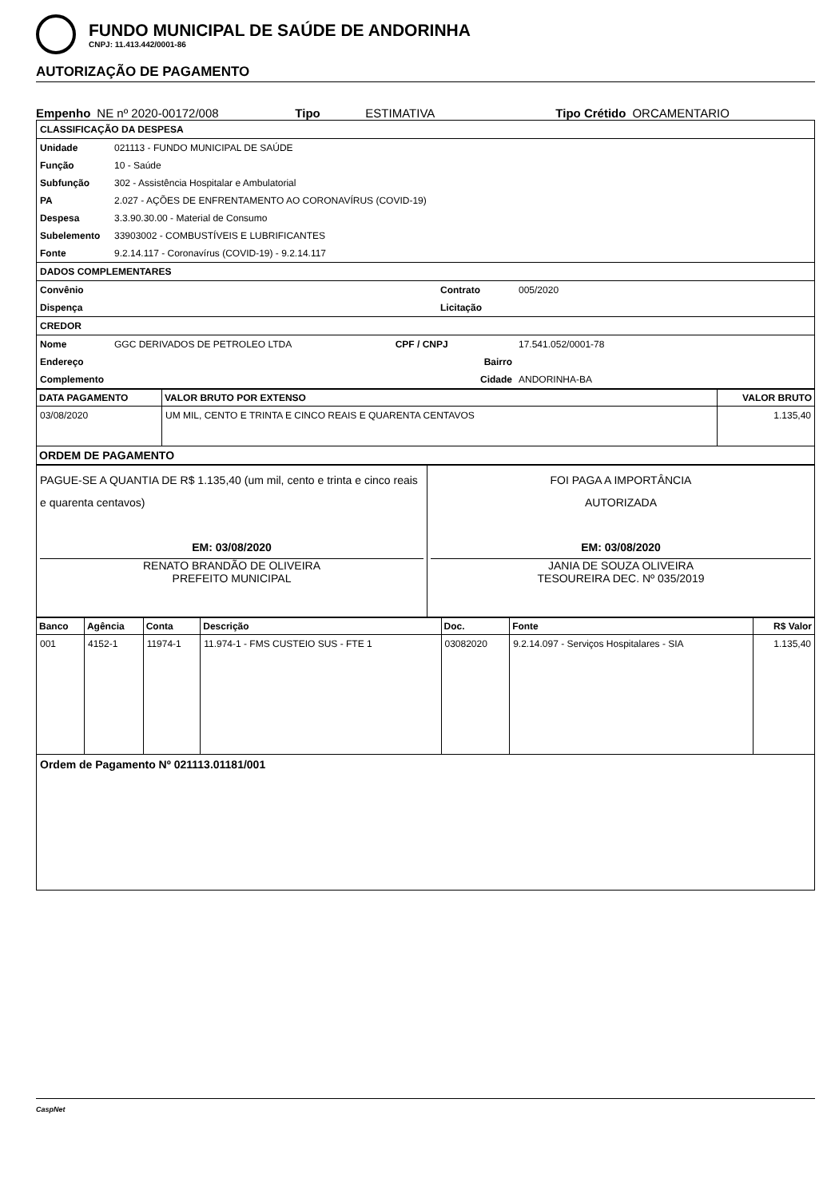FUNDO MUNICIPAL DE SAÚDE DE ANDORINHA
CNPJ: 11.413.442/0001-86
AUTORIZAÇÃO DE PAGAMENTO
Empenho NE nº 2020-00172/008 Tipo ESTIMATIVA Tipo Crétido ORCAMENTARIO
| CLASSIFICAÇÃO DA DESPESA | | | |
| Unidade | 021113 - FUNDO MUNICIPAL DE SAÚDE | | |
| Função | 10 - Saúde | | |
| Subfunção | 302 - Assistência Hospitalar e Ambulatorial | | |
| PA | 2.027 - AÇÕES DE ENFRENTAMENTO AO CORONAVÍRUS (COVID-19) | | |
| Despesa | 3.3.90.30.00 - Material de Consumo | | |
| Subelemento | 33903002 - COMBUSTÍVEIS E LUBRIFICANTES | | |
| Fonte | 9.2.14.117 - Coronavírus (COVID-19) - 9.2.14.117 | | |
| DADOS COMPLEMENTARES | | | |
| Convênio | | Contrato | 005/2020 |
| Dispença | | Licitação | |
| CREDOR | | | |
| Nome | GGC DERIVADOS DE PETROLEO LTDA CPF / CNPJ | | 17.541.052/0001-78 |
| Endereço | Bairro | | |
| Complemento | Cidade | | ANDORINHA-BA |
| DATA PAGAMENTO | VALOR BRUTO POR EXTENSO | VALOR BRUTO |
| --- | --- | --- |
| 03/08/2020 | UM MIL, CENTO E TRINTA E CINCO REAIS E QUARENTA CENTAVOS | 1.135,40 |
| ORDEM DE PAGAMENTO | | |
| PAGUE-SE A QUANTIA DE R$ 1.135,40 (um mil, cento e trinta e cinco reais e quarenta centavos) EM: 03/08/2020 RENATO BRANDÃO DE OLIVEIRA PREFEITO MUNICIPAL | FOI PAGA A IMPORTÂNCIA AUTORIZADA EM: 03/08/2020 JANIA DE SOUZA OLIVEIRA TESOUREIRA DEC. Nº 035/2019 |
| Banco | Agência | Conta | Descrição | Doc. | Fonte | R$ Valor |
| --- | --- | --- | --- | --- | --- | --- |
| 001 | 4152-1 | 11974-1 | 11.974-1 - FMS CUSTEIO SUS - FTE 1 | 03082020 | 9.2.14.097 - Serviços Hospitalares - SIA | 1.135,40 |
| Ordem de Pagamento Nº 021113.01181/001 | | | | | | |
CaspNet